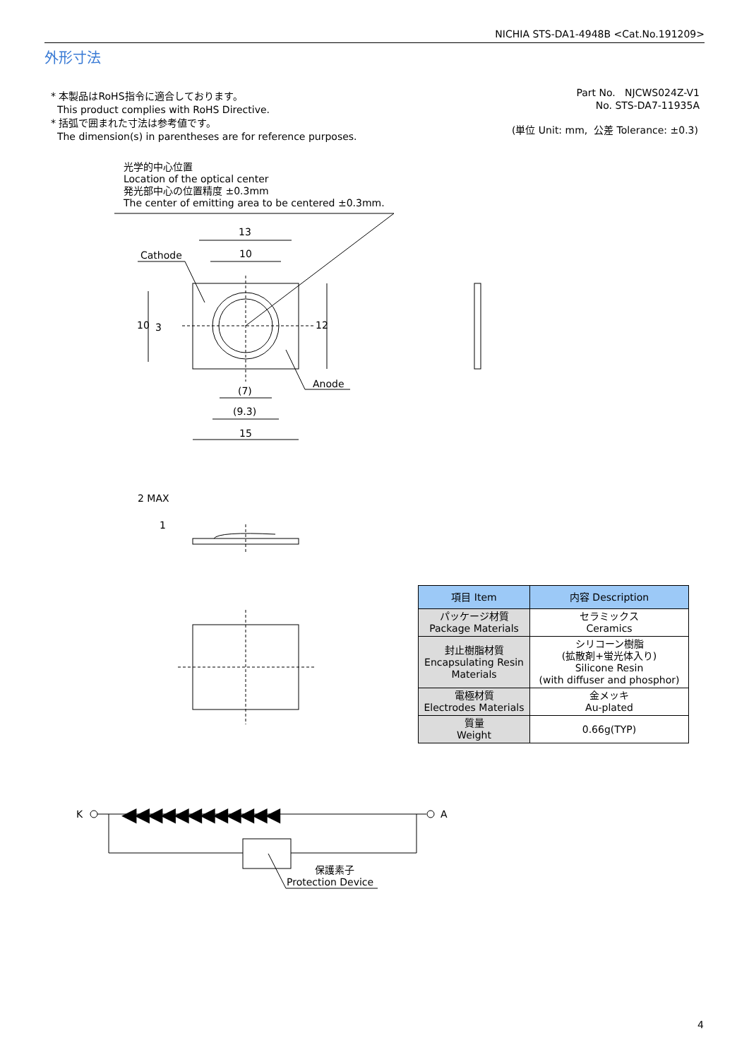NICHIA STS-DA1-4948B <Cat.No.191209>
外形寸法
* 本製品はRoHS指令に適合しております。
This product complies with RoHS Directive.
* 括弧で囲まれた寸法は参考値です。
The dimension(s) in parentheses are for reference purposes.
Part No. NJCWS024Z-V1
No. STS-DA7-11935A
(単位 Unit: mm, 公差 Tolerance: ±0.3)
光学的中心位置
Location of the optical center
発光部中心の位置精度 ±0.3mm
The center of emitting area to be centered ±0.3mm.
13
10
Cathode
Anode
10 3 12
(7)
(9.3)
15
2 MAX
1
◀◀◀◀◀◀◀◀◀◀◀◀
K A
保護素子
Protection Device
| 項目 Item | 内容 Description |
| --- | --- |
| パッケージ材質 Package Materials | セラミックス Ceramics |
| 封止樹脂材質 Encapsulating Resin Materials | シリコーン樹脂 (拡散剤+蛍光体入り) Silicone Resin (with diffuser and phosphor) |
| 電極材質 Electrodes Materials | 金メッキ Au-plated |
| 質量 Weight | 0.66g(TYP) |
4